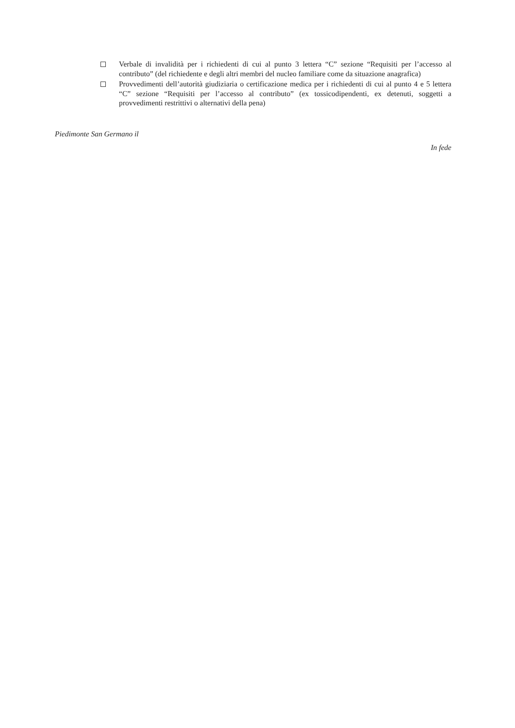Verbale di invalidità per i richiedenti di cui al punto 3 lettera “C” sezione “Requisiti per l’accesso al contributo” (del richiedente e degli altri membri del nucleo familiare come da situazione anagrafica)
Provvedimenti dell’autorità giudiziaria o certificazione medica per i richiedenti di cui al punto 4 e 5 lettera “C” sezione “Requisiti per l’accesso al contributo” (ex tossicodipendenti, ex detenuti, soggetti a provvedimenti restrittivi o alternativi della pena)
Piedimonte San Germano il
In fede